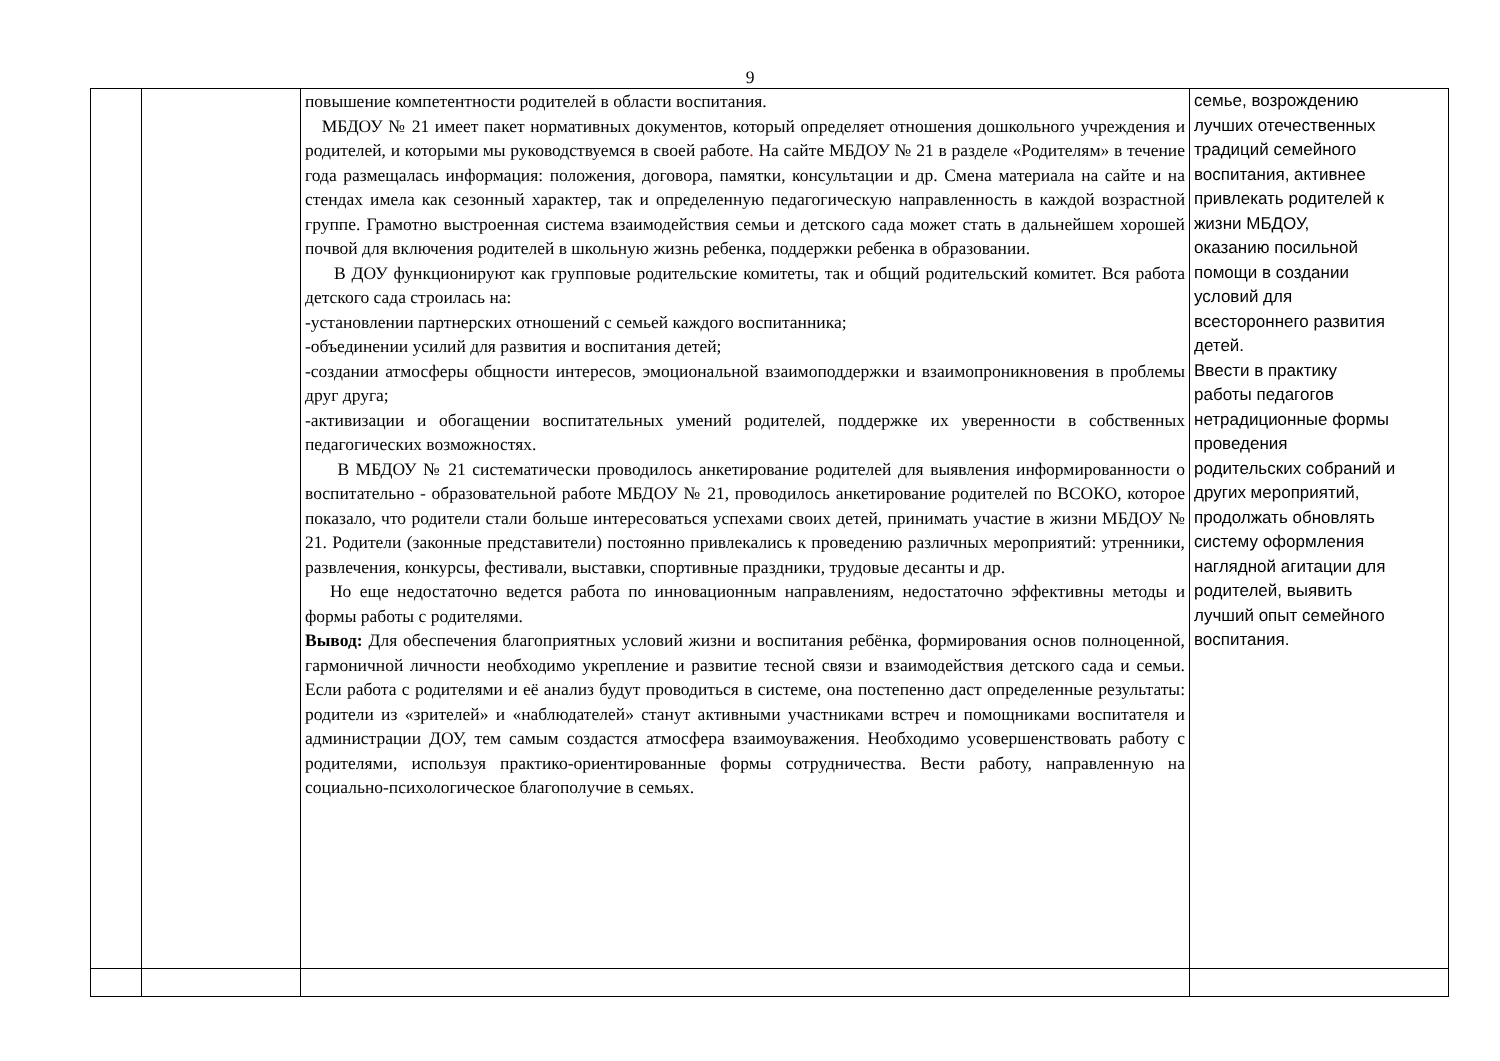9
| | | повышение компетентности родителей в области воспитания. МБДОУ № 21 имеет пакет нормативных документов, который определяет отношения дошкольного учреждения и родителей, и которыми мы руководствуемся в своей работе . На сайте МБДОУ № 21 в разделе «Родителям» в течение года размещалась информация: положения, договора, памятки, консультации и др. Смена материала на сайте и на стендах имела как сезонный характер, так и определенную педагогическую направленность в каждой возрастной группе. Грамотно выстроенная система взаимодействия семьи и детского сада может стать в дальнейшем хорошей почвой для включения родителей в школьную жизнь ребенка, поддержки ребенка в образовании. В ДОУ функционируют как групповые родительские комитеты, так и общий родительский комитет. Вся работа детского сада строилась на: -установлении партнерских отношений с семьей каждого воспитанника; -объединении усилий для развития и воспитания детей; -создании атмосферы общности интересов, эмоциональной взаимоподдержки и взаимопроникновения в проблемы друг друга; -активизации и обогащении воспитательных умений родителей, поддержке их уверенности в собственных педагогических возможностях. В МБДОУ № 21 систематически проводилось анкетирование родителей для выявления информированности о воспитательно - образовательной работе МБДОУ № 21, проводилось анкетирование родителей по ВСОКО, которое показало, что родители стали больше интересоваться успехами своих детей, принимать участие в жизни МБДОУ № 21. Родители (законные представители) постоянно привлекались к проведению различных мероприятий: утренники, развлечения, конкурсы, фестивали, выставки, спортивные праздники, трудовые десанты и др. Но еще недостаточно ведется работа по инновационным направлениям, недостаточно эффективны методы и формы работы с родителями. Вывод: Для обеспечения благоприятных условий жизни и воспитания ребёнка, формирования основ полноценной, гармоничной личности необходимо укрепление и развитие тесной связи и взаимодействия детского сада и семьи. Если работа с родителями и её анализ будут проводиться в системе, она постепенно даст определенные результаты: родители из «зрителей» и «наблюдателей» станут активными участниками встреч и помощниками воспитателя и администрации ДОУ, тем самым создастся атмосфера взаимоуважения. Необходимо усовершенствовать работу с родителями, используя практико-ориентированные формы сотрудничества. Вести работу, направленную на социально-психологическое благополучие в семьях. | семье, возрождению лучших отечественных традиций семейного воспитания, активнее привлекать родителей к жизни МБДОУ, оказанию посильной помощи в создании условий для всестороннего развития детей. Ввести в практику работы педагогов нетрадиционные формы проведения родительских собраний и других мероприятий, продолжать обновлять систему оформления наглядной агитации для родителей, выявить лучший опыт семейного воспитания. |